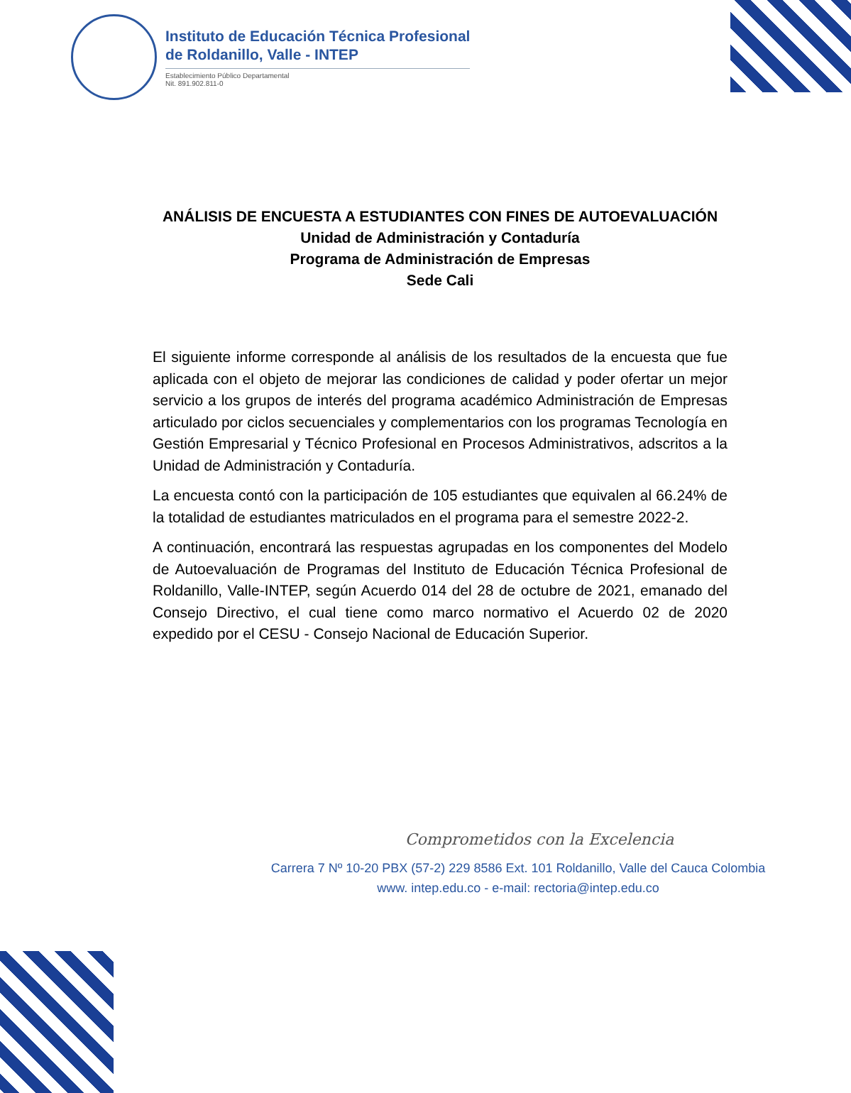Instituto de Educación Técnica Profesional
de Roldanillo, Valle - INTEP
Establecimiento Público Departamental
Nit. 891.902.811-0
ANÁLISIS DE ENCUESTA A ESTUDIANTES CON FINES DE AUTOEVALUACIÓN
Unidad de Administración y Contaduría
Programa de Administración de Empresas
Sede Cali
El siguiente informe corresponde al análisis de los resultados de la encuesta que fue aplicada con el objeto de mejorar las condiciones de calidad y poder ofertar un mejor servicio a los grupos de interés del programa académico Administración de Empresas articulado por ciclos secuenciales y complementarios con los programas Tecnología en Gestión Empresarial y Técnico Profesional en Procesos Administrativos, adscritos a la Unidad de Administración y Contaduría.
La encuesta contó con la participación de 105 estudiantes que equivalen al 66.24% de la totalidad de estudiantes matriculados en el programa para el semestre 2022-2.
A continuación, encontrará las respuestas agrupadas en los componentes del Modelo de Autoevaluación de Programas del Instituto de Educación Técnica Profesional de Roldanillo, Valle-INTEP, según Acuerdo 014 del 28 de octubre de 2021, emanado del Consejo Directivo, el cual tiene como marco normativo el Acuerdo 02 de 2020 expedido por el CESU - Consejo Nacional de Educación Superior.
Comprometidos con la Excelencia
Carrera 7 Nº 10-20 PBX (57-2) 229 8586 Ext. 101 Roldanillo, Valle del Cauca Colombia
www. intep.edu.co - e-mail: rectoria@intep.edu.co